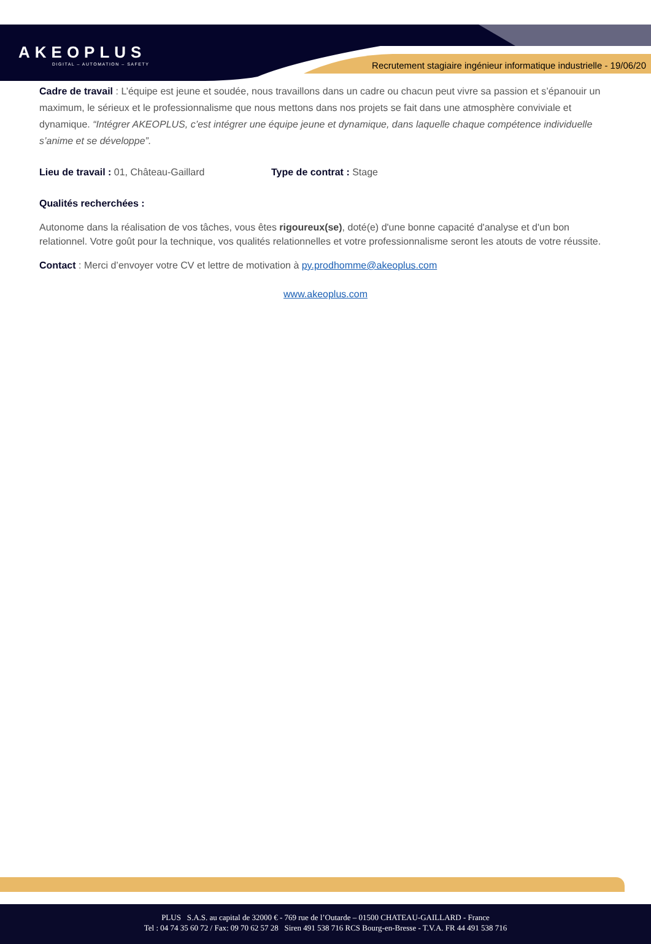AKEOPLUS
DIGITAL – AUTOMATION – SAFETY
Recrutement stagiaire ingénieur informatique industrielle - 19/06/20
Cadre de travail : L’équipe est jeune et soudée, nous travaillons dans un cadre ou chacun peut vivre sa passion et s’épanouir un maximum, le sérieux et le professionnalisme que nous mettons dans nos projets se fait dans une atmosphère conviviale et dynamique. “Intégrer AKEOPLUS, c’est intégrer une équipe jeune et dynamique, dans laquelle chaque compétence individuelle s’anime et se développe”.
Lieu de travail : 01, Château-Gaillard Type de contrat : Stage
Qualités recherchées :
Autonome dans la réalisation de vos tâches, vous êtes rigoureux(se), doté(e) d'une bonne capacité d'analyse et d'un bon relationnel. Votre goût pour la technique, vos qualités relationnelles et votre professionnalisme seront les atouts de votre réussite.
Contact : Merci d’envoyer votre CV et lettre de motivation à py.prodhomme@akeoplus.com
www.akeoplus.com
PLUS S.A.S. au capital de 32000 € - 769 rue de l’Outarde – 01500 CHATEAU-GAILLARD - France
Tel : 04 74 35 60 72 / Fax: 09 70 62 57 28 Siren 491 538 716 RCS Bourg-en-Bresse - T.V.A. FR 44 491 538 716